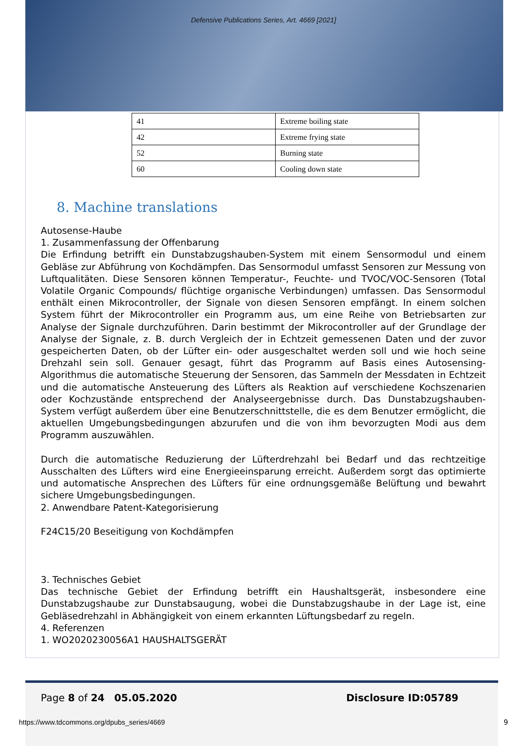Defensive Publications Series, Art. 4669 [2021]
| 41 | Extreme boiling state |
| 42 | Extreme frying state |
| 52 | Burning state |
| 60 | Cooling down state |
8. Machine translations
Autosense-Haube
1. Zusammenfassung der Offenbarung
Die Erfindung betrifft ein Dunstabzugshauben-System mit einem Sensormodul und einem Gebläse zur Abführung von Kochdämpfen. Das Sensormodul umfasst Sensoren zur Messung von Luftqualitäten. Diese Sensoren können Temperatur-, Feuchte- und TVOC/VOC-Sensoren (Total Volatile Organic Compounds/ flüchtige organische Verbindungen) umfassen. Das Sensormodul enthält einen Mikrocontroller, der Signale von diesen Sensoren empfängt. In einem solchen System führt der Mikrocontroller ein Programm aus, um eine Reihe von Betriebsarten zur Analyse der Signale durchzuführen. Darin bestimmt der Mikrocontroller auf der Grundlage der Analyse der Signale, z. B. durch Vergleich der in Echtzeit gemessenen Daten und der zuvor gespeicherten Daten, ob der Lüfter ein- oder ausgeschaltet werden soll und wie hoch seine Drehzahl sein soll. Genauer gesagt, führt das Programm auf Basis eines Autosensing-Algorithmus die automatische Steuerung der Sensoren, das Sammeln der Messdaten in Echtzeit und die automatische Ansteuerung des Lüfters als Reaktion auf verschiedene Kochszenarien oder Kochzustände entsprechend der Analyseergebnisse durch. Das Dunstabzugshauben-System verfügt außerdem über eine Benutzerschnittstelle, die es dem Benutzer ermöglicht, die aktuellen Umgebungsbedingungen abzurufen und die von ihm bevorzugten Modi aus dem Programm auszuwählen.
Durch die automatische Reduzierung der Lüfterdrehzahl bei Bedarf und das rechtzeitige Ausschalten des Lüfters wird eine Energieeinsparung erreicht. Außerdem sorgt das optimierte und automatische Ansprechen des Lüfters für eine ordnungsgemäße Belüftung und bewahrt sichere Umgebungsbedingungen.
2. Anwendbare Patent-Kategorisierung
F24C15/20 Beseitigung von Kochdämpfen
3. Technisches Gebiet
Das technische Gebiet der Erfindung betrifft ein Haushaltsgerät, insbesondere eine Dunstabzugshaube zur Dunstabsaugung, wobei die Dunstabzugshaube in der Lage ist, eine Gebläsedrehzahl in Abhängigkeit von einem erkannten Lüftungsbedarf zu regeln.
4. Referenzen
1. WO2020230056A1 HAUSHALTSGERÄT
Page 8 of 24 05.05.2020 Disclosure ID:05789
https://www.tdcommons.org/dpubs_series/4669
9